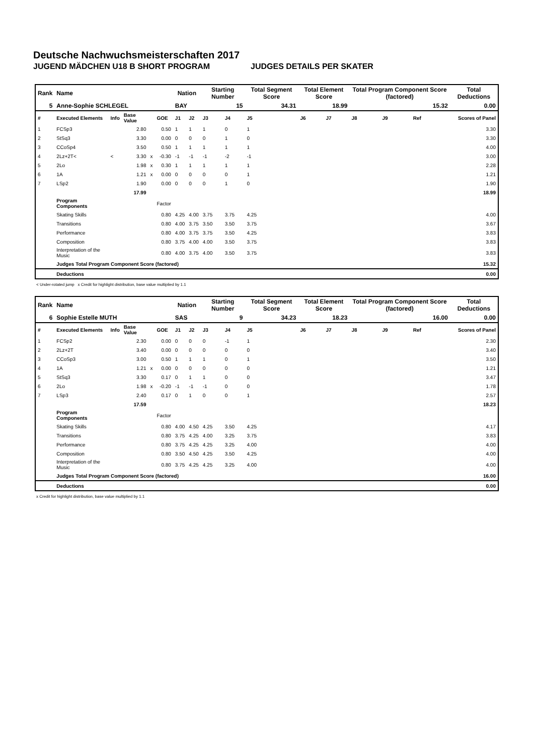Deutsche Nachwuchsmeisterschaften 2017
JUGEND MÄDCHEN U18 B SHORT PROGRAM JUDGES DETAILS PER SKATER
| Rank | Name | | | | | Nation | | Starting Number | | Total Segment Score | Total Element Score | | Total Program Component Score (factored) | | | Total Deductions |
| --- | --- | --- | --- | --- | --- | --- | --- | --- | --- | --- | --- | --- | --- | --- | --- | --- |
| 5 | Anne-Sophie SCHLEGEL | | | | | BAY | | 15 | | 34.31 | 18.99 | | 15.32 | | | 0.00 |
| # | Executed Elements | Info | Base Value | | GOE | J1 | J2 | J3 | J4 | J5 | J6 | J7 | J8 | J9 | Ref | Scores of Panel |
| 1 | FCSp3 | | 2.80 | | 0.50 | 1 | 1 | 1 | 0 | 1 | | | | | | 3.30 |
| 2 | StSq3 | | 3.30 | | 0.00 | 0 | 0 | 0 | 1 | 0 | | | | | | 3.30 |
| 3 | CCoSp4 | | 3.50 | | 0.50 | 1 | 1 | 1 | 1 | 1 | | | | | | 4.00 |
| 4 | 2Lz+2T< | < | 3.30 | x | -0.30 | -1 | -1 | -1 | -2 | -1 | | | | | | 3.00 |
| 5 | 2Lo | | 1.98 | x | 0.30 | 1 | 1 | 1 | 1 | 1 | | | | | | 2.28 |
| 6 | 1A | | 1.21 | x | 0.00 | 0 | 0 | 0 | 0 | 1 | | | | | | 1.21 |
| 7 | LSp2 | | 1.90 | | 0.00 | 0 | 0 | 0 | 1 | 0 | | | | | | 1.90 |
| | | | 17.99 | | | | | | | | | | | | | 18.99 |
| | Program Components | | | | Factor | | | | | | | | | | | |
| | Skating Skills | | | | 0.80 | 4.25 | 4.00 | 3.75 | 3.75 | 4.25 | | | | | | 4.00 |
| | Transitions | | | | 0.80 | 4.00 | 3.75 | 3.50 | 3.50 | 3.75 | | | | | | 3.67 |
| | Performance | | | | 0.80 | 4.00 | 3.75 | 3.75 | 3.50 | 4.25 | | | | | | 3.83 |
| | Composition | | | | 0.80 | 3.75 | 4.00 | 4.00 | 3.50 | 3.75 | | | | | | 3.83 |
| | Interpretation of the Music | | | | 0.80 | 4.00 | 3.75 | 4.00 | 3.50 | 3.75 | | | | | | 3.83 |
| | Judges Total Program Component Score (factored) | | | | | | | | | | | | | | | 15.32 |
| | Deductions | | | | | | | | | | | | | | | 0.00 |
< Under-rotated jump x Credit for highlight distribution, base value multiplied by 1.1
| Rank | Name | | | | | Nation | | Starting Number | | Total Segment Score | Total Element Score | | Total Program Component Score (factored) | | | Total Deductions |
| --- | --- | --- | --- | --- | --- | --- | --- | --- | --- | --- | --- | --- | --- | --- | --- | --- |
| 6 | Sophie Estelle MUTH | | | | | SAS | | 9 | | 34.23 | 18.23 | | 16.00 | | | 0.00 |
| # | Executed Elements | Info | Base Value | | GOE | J1 | J2 | J3 | J4 | J5 | J6 | J7 | J8 | J9 | Ref | Scores of Panel |
| 1 | FCSp2 | | 2.30 | | 0.00 | 0 | 0 | 0 | -1 | 1 | | | | | | 2.30 |
| 2 | 2Lz+2T | | 3.40 | | 0.00 | 0 | 0 | 0 | 0 | 0 | | | | | | 3.40 |
| 3 | CCoSp3 | | 3.00 | | 0.50 | 1 | 1 | 1 | 0 | 1 | | | | | | 3.50 |
| 4 | 1A | | 1.21 | x | 0.00 | 0 | 0 | 0 | 0 | 0 | | | | | | 1.21 |
| 5 | StSq3 | | 3.30 | | 0.17 | 0 | 1 | 1 | 0 | 0 | | | | | | 3.47 |
| 6 | 2Lo | | 1.98 | x | -0.20 | -1 | -1 | -1 | 0 | 0 | | | | | | 1.78 |
| 7 | LSp3 | | 2.40 | | 0.17 | 0 | 1 | 0 | 0 | 1 | | | | | | 2.57 |
| | | | 17.59 | | | | | | | | | | | | | 18.23 |
| | Program Components | | | | Factor | | | | | | | | | | | |
| | Skating Skills | | | | 0.80 | 4.00 | 4.50 | 4.25 | 3.50 | 4.25 | | | | | | 4.17 |
| | Transitions | | | | 0.80 | 3.75 | 4.25 | 4.00 | 3.25 | 3.75 | | | | | | 3.83 |
| | Performance | | | | 0.80 | 3.75 | 4.25 | 4.25 | 3.25 | 4.00 | | | | | | 4.00 |
| | Composition | | | | 0.80 | 3.50 | 4.50 | 4.25 | 3.50 | 4.25 | | | | | | 4.00 |
| | Interpretation of the Music | | | | 0.80 | 3.75 | 4.25 | 4.25 | 3.25 | 4.00 | | | | | | 4.00 |
| | Judges Total Program Component Score (factored) | | | | | | | | | | | | | | | 16.00 |
| | Deductions | | | | | | | | | | | | | | | 0.00 |
x Credit for highlight distribution, base value multiplied by 1.1